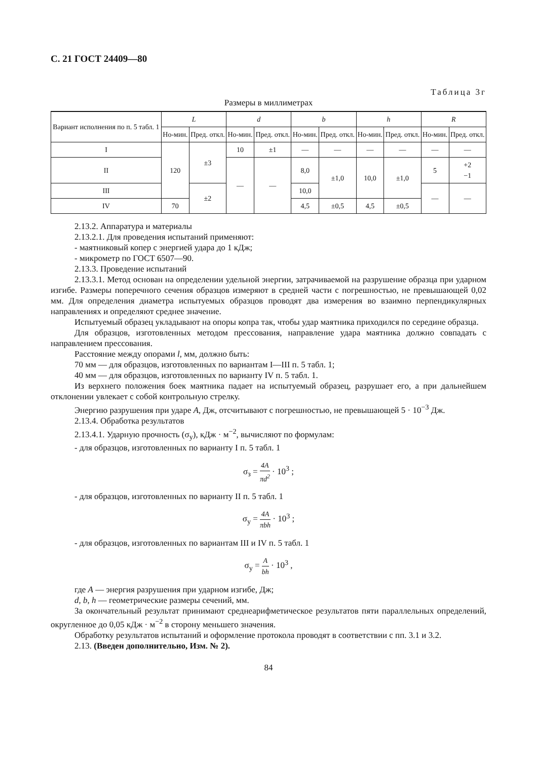С. 21 ГОСТ 24409—80
Таблица 3г
Размеры в миллиметрах
| Вариант исполнения по п. 5 табл. 1 | L | | d | | b | | h | | R | |
| --- | --- | --- | --- | --- | --- | --- | --- | --- | --- | --- |
| | Но-мин. | Пред. откл. | Но-мин. | Пред. откл. | Но-мин. | Пред. откл. | Но-мин. | Пред. откл. | Но-мин. | Пред. откл. |
| I | 120 | ±3 | 10 | ±1 | — | — | — | — | — | — |
| II | | | — | — | 8,0 | ±1,0 | 10,0 | ±1,0 | 5 | +2 −1 |
| III | | ±2 | | | 10,0 | | | | — | — |
| IV | 70 | | | | 4,5 | ±0,5 | 4,5 | ±0,5 | | |
2.13.2. Аппаратура и материалы
2.13.2.1. Для проведения испытаний применяют:
- маятниковый копер с энергией удара до 1 кДж;
- микрометр по ГОСТ 6507—90.
2.13.3. Проведение испытаний
2.13.3.1. Метод основан на определении удельной энергии, затрачиваемой на разрушение образца при ударном изгибе. Размеры поперечного сечения образцов измеряют в средней части с погрешностью, не превышающей 0,02 мм. Для определения диаметра испытуемых образцов проводят два измерения во взаимно перпендикулярных направлениях и определяют среднее значение.
Испытуемый образец укладывают на опоры копра так, чтобы удар маятника приходился по середине образца.
Для образцов, изготовленных методом прессования, направление удара маятника должно совпадать с направлением прессования.
Расстояние между опорами l, мм, должно быть:
70 мм — для образцов, изготовленных по вариантам I—III п. 5 табл. 1;
40 мм — для образцов, изготовленных по варианту IV п. 5 табл. 1.
Из верхнего положения боек маятника падает на испытуемый образец, разрушает его, а при дальнейшем отклонении увлекает с собой контрольную стрелку.
Энергию разрушения при ударе A, Дж, отсчитывают с погрешностью, не превышающей 5 · 10<sup>−3</sup> Дж.
2.13.4. Обработка результатов
2.13.4.1. Ударную прочность (σ<sub>у</sub>), кДж · м<sup>−2</sup>, вычисляют по формулам:
- для образцов, изготовленных по варианту I п. 5 табл. 1
σ<sub>з</sub> = 4A πd<sup>2</sup> · 10<sup>3</sup> ;
- для образцов, изготовленных по варианту II п. 5 табл. 1
σ<sub>у</sub> = 4A πbh · 10<sup>3</sup> ;
- для образцов, изготовленных по вариантам III и IV п. 5 табл. 1
σ<sub>у</sub> = A bh · 10<sup>3</sup> ,
где A — энергия разрушения при ударном изгибе, Дж;
d, b, h — геометрические размеры сечений, мм.
За окончательный результат принимают среднеарифметическое результатов пяти параллельных определений, округленное до 0,05 кДж · м<sup>−2</sup> в сторону меньшего значения.
Обработку результатов испытаний и оформление протокола проводят в соответствии с пп. 3.1 и 3.2.
2.13. (Введен дополнительно, Изм. № 2).
84